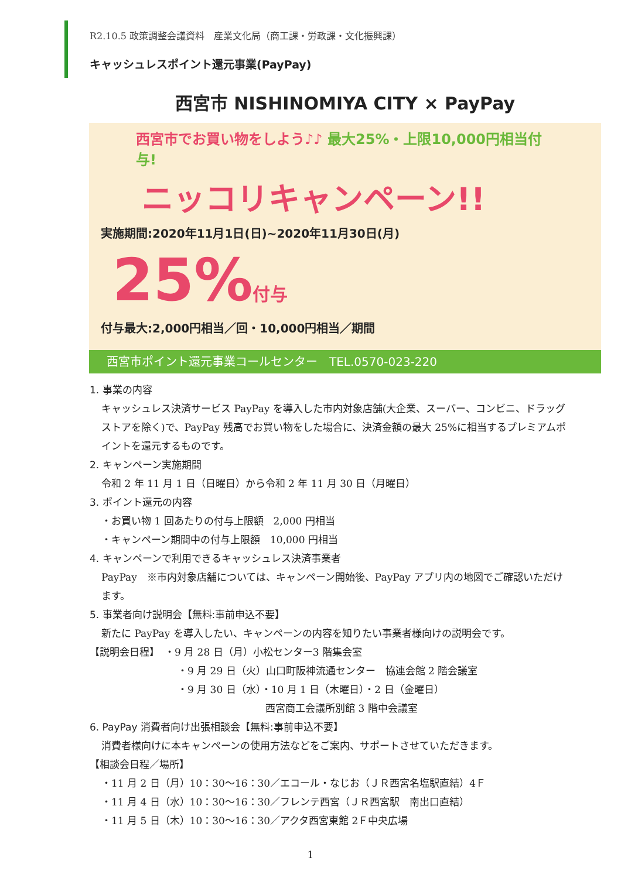R2.10.5 政策調整会議資料　産業文化局（商工課・労政課・文化振興課）
キャッシュレスポイント還元事業(PayPay)
西宮市 NISHINOMIYA CITY × PayPay
西宮市でお買い物をしよう♪♪ 最大25%・上限10,000円相当付与!
ニッコリキャンペーン!!
実施期間:2020年11月1日(日)~2020年11月30日(月)
25%付与
付与最大:2,000円相当／回・10,000円相当／期間
西宮市ポイント還元事業コールセンター　TEL.0570-023-220
1. 事業の内容
キャッシュレス決済サービス PayPay を導入した市内対象店舗(大企業、スーパー、コンビニ、ドラッグストアを除く)で、PayPay 残高でお買い物をした場合に、決済金額の最大 25%に相当するプレミアムポイントを還元するものです。
2. キャンペーン実施期間
令和 2 年 11 月 1 日（日曜日）から令和 2 年 11 月 30 日（月曜日）
3. ポイント還元の内容
・お買い物 1 回あたりの付与上限額　2,000 円相当
・キャンペーン期間中の付与上限額　10,000 円相当
4. キャンペーンで利用できるキャッシュレス決済事業者
PayPay　※市内対象店舗については、キャンペーン開始後、PayPay アプリ内の地図でご確認いただけます。
5. 事業者向け説明会【無料:事前申込不要】
新たに PayPay を導入したい、キャンペーンの内容を知りたい事業者様向けの説明会です。
【説明会日程】　・9 月 28 日（月）小松センター3 階集会室
・9 月 29 日（火）山口町阪神流通センター　協連会館 2 階会議室
・9 月 30 日（水）・10 月 1 日（木曜日）・2 日（金曜日）
西宮商工会議所別館 3 階中会議室
6. PayPay 消費者向け出張相談会【無料:事前申込不要】
消費者様向けに本キャンペーンの使用方法などをご案内、サポートさせていただきます。
【相談会日程／場所】
・11 月 2 日（月）10：30～16：30／エコール・なじお（ＪＲ西宮名塩駅直結）4Ｆ
・11 月 4 日（水）10：30～16：30／フレンテ西宮（ＪＲ西宮駅　南出口直結）
・11 月 5 日（木）10：30～16：30／アクタ西宮東館 2Ｆ中央広場
1